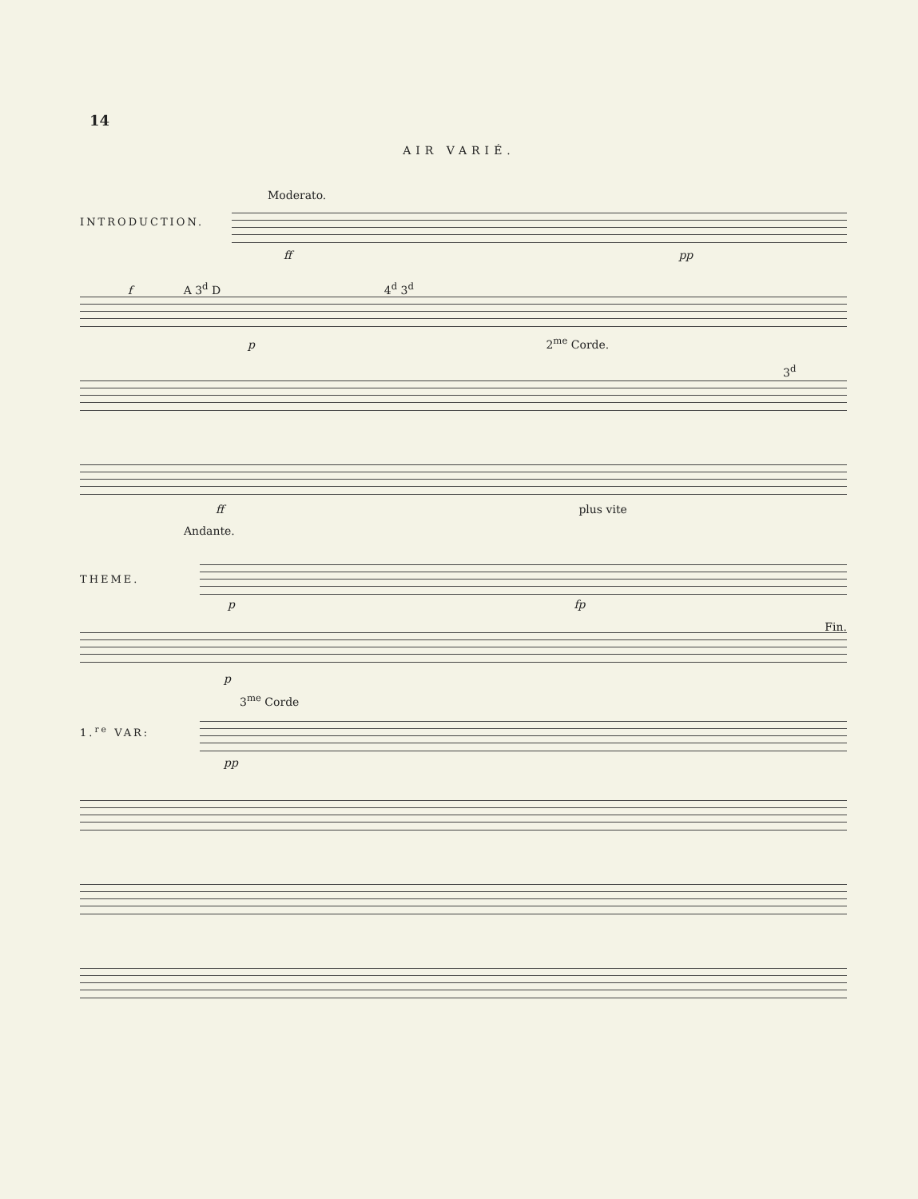14
AIR VARIÉ.
Moderato.
INTRODUCTION.
ff pp
f A 3<sup>d</sup> D 4<sup>d</sup> 3<sup>d</sup>
p 2<sup>me</sup> Corde.
3<sup>d</sup>
ff plus vite
Andante.
THEME.
p fp
Fin.
p
3<sup>me</sup> Corde
1.<sup>re</sup> VAR:
pp